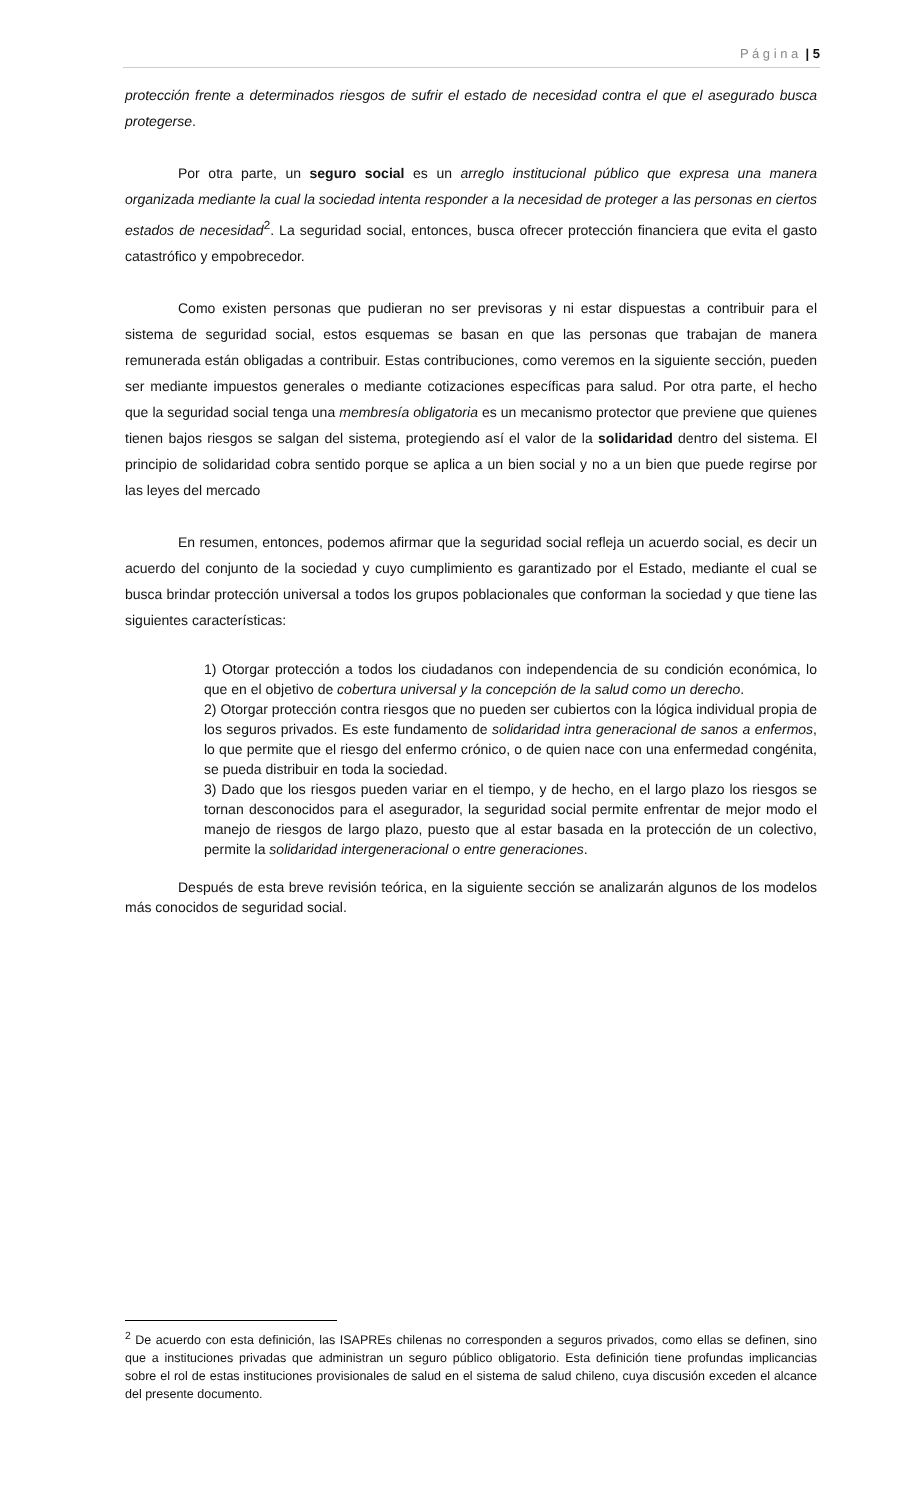P á g i n a | 5
protección frente a determinados riesgos de sufrir el estado de necesidad contra el que el asegurado busca protegerse.
Por otra parte, un seguro social es un arreglo institucional público que expresa una manera organizada mediante la cual la sociedad intenta responder a la necesidad de proteger a las personas en ciertos estados de necesidad<sup>2</sup>. La seguridad social, entonces, busca ofrecer protección financiera que evita el gasto catastrófico y empobrecedor.
Como existen personas que pudieran no ser previsoras y ni estar dispuestas a contribuir para el sistema de seguridad social, estos esquemas se basan en que las personas que trabajan de manera remunerada están obligadas a contribuir. Estas contribuciones, como veremos en la siguiente sección, pueden ser mediante impuestos generales o mediante cotizaciones específicas para salud. Por otra parte, el hecho que la seguridad social tenga una membresía obligatoria es un mecanismo protector que previene que quienes tienen bajos riesgos se salgan del sistema, protegiendo así el valor de la solidaridad dentro del sistema. El principio de solidaridad cobra sentido porque se aplica a un bien social y no a un bien que puede regirse por las leyes del mercado
En resumen, entonces, podemos afirmar que la seguridad social refleja un acuerdo social, es decir un acuerdo del conjunto de la sociedad y cuyo cumplimiento es garantizado por el Estado, mediante el cual se busca brindar protección universal a todos los grupos poblacionales que conforman la sociedad y que tiene las siguientes características:
1) Otorgar protección a todos los ciudadanos con independencia de su condición económica, lo que en el objetivo de cobertura universal y la concepción de la salud como un derecho.
2) Otorgar protección contra riesgos que no pueden ser cubiertos con la lógica individual propia de los seguros privados. Es este fundamento de solidaridad intra generacional de sanos a enfermos, lo que permite que el riesgo del enfermo crónico, o de quien nace con una enfermedad congénita, se pueda distribuir en toda la sociedad.
3) Dado que los riesgos pueden variar en el tiempo, y de hecho, en el largo plazo los riesgos se tornan desconocidos para el asegurador, la seguridad social permite enfrentar de mejor modo el manejo de riesgos de largo plazo, puesto que al estar basada en la protección de un colectivo, permite la solidaridad intergeneracional o entre generaciones.
Después de esta breve revisión teórica, en la siguiente sección se analizarán algunos de los modelos más conocidos de seguridad social.
<sup>2</sup> De acuerdo con esta definición, las ISAPREs chilenas no corresponden a seguros privados, como ellas se definen, sino que a instituciones privadas que administran un seguro público obligatorio. Esta definición tiene profundas implicancias sobre el rol de estas instituciones provisionales de salud en el sistema de salud chileno, cuya discusión exceden el alcance del presente documento.